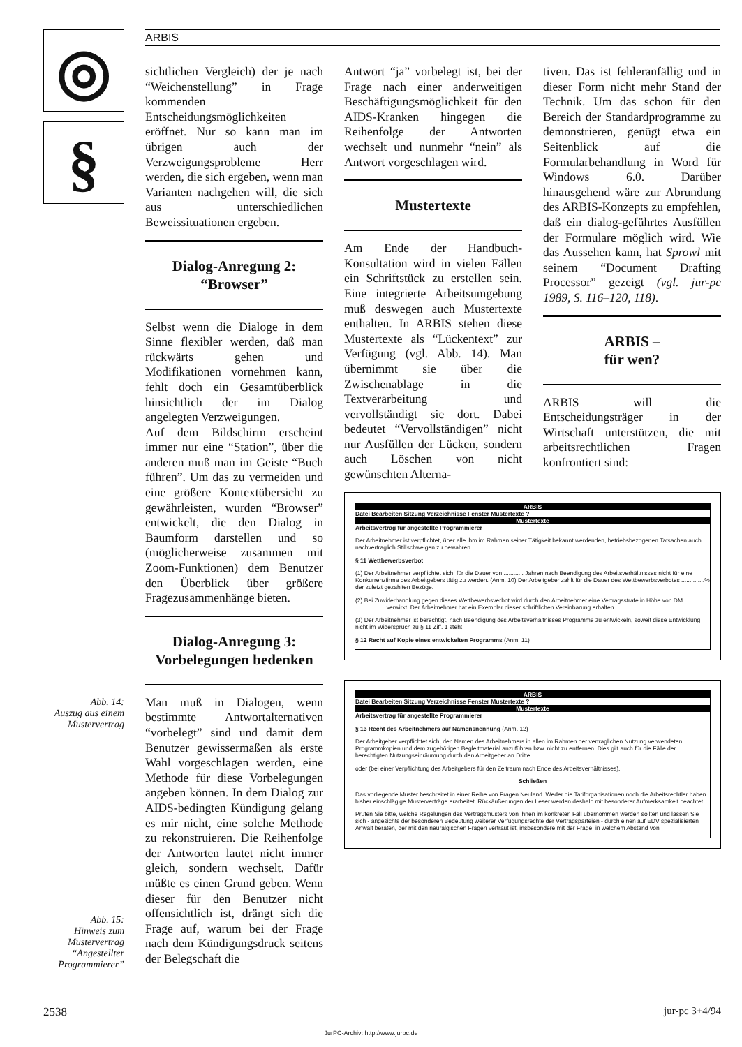◎
§
ARBIS
Abb. 14:
Auszug aus einem Mustervertrag
Abb. 15:
Hinweis zum Mustervertrag “Angestellter Programmierer”
sichtlichen Vergleich) der je nach “Weichenstellung” in Frage kommenden Entscheidungsmöglichkeiten eröffnet. Nur so kann man im übrigen auch der Verzweigungsprobleme Herr werden, die sich ergeben, wenn man Varianten nachgehen will, die sich aus unterschiedlichen Beweissituationen ergeben.
Dialog-Anregung 2:
“Browser”
Selbst wenn die Dialoge in dem Sinne flexibler werden, daß man rückwärts gehen und Modifikationen vornehmen kann, fehlt doch ein Gesamtüberblick hinsichtlich der im Dialog angelegten Verzweigungen.
Auf dem Bildschirm erscheint immer nur eine “Station”, über die anderen muß man im Geiste “Buch führen”. Um das zu vermeiden und eine größere Kontextübersicht zu gewährleisten, wurden “Browser” entwickelt, die den Dialog in Baumform darstellen und so (möglicherweise zusammen mit Zoom-Funktionen) dem Benutzer den Überblick über größere Fragezusammenhänge bieten.
Dialog-Anregung 3:
Vorbelegungen bedenken
Man muß in Dialogen, wenn bestimmte Antwortalternativen “vorbelegt” sind und damit dem Benutzer gewissermaßen als erste Wahl vorgeschlagen werden, eine Methode für diese Vorbelegungen angeben können. In dem Dialog zur AIDS-bedingten Kündigung gelang es mir nicht, eine solche Methode zu rekonstruieren. Die Reihenfolge der Antworten lautet nicht immer gleich, sondern wechselt. Dafür müßte es einen Grund geben. Wenn dieser für den Benutzer nicht offensichtlich ist, drängt sich die Frage auf, warum bei der Frage nach dem Kündigungsdruck seitens der Belegschaft die
Antwort “ja” vorbelegt ist, bei der Frage nach einer anderweitigen Beschäftigungsmöglichkeit für den AIDS-Kranken hingegen die Reihenfolge der Antworten wechselt und nunmehr “nein” als Antwort vorgeschlagen wird.
Mustertexte
Am Ende der Handbuch-Konsultation wird in vielen Fällen ein Schriftstück zu erstellen sein. Eine integrierte Arbeitsumgebung muß deswegen auch Mustertexte enthalten. In ARBIS stehen diese Mustertexte als “Lückentext” zur Verfügung (vgl. Abb. 14). Man übernimmt sie über die Zwischenablage in die Textverarbeitung und vervollständigt sie dort. Dabei bedeutet “Vervollständigen” nicht nur Ausfüllen der Lücken, sondern auch Löschen von nicht gewünschten Alterna-
tiven. Das ist fehleranfällig und in dieser Form nicht mehr Stand der Technik. Um das schon für den Bereich der Standardprogramme zu demonstrieren, genügt etwa ein Seitenblick auf die Formularbehandlung in Word für Windows 6.0. Darüber hinausgehend wäre zur Abrundung des ARBIS-Konzepts zu empfehlen, daß ein dialog-geführtes Ausfüllen der Formulare möglich wird. Wie das Aussehen kann, hat Sprowl mit seinem “Document Drafting Processor” gezeigt (vgl. jur-pc 1989, S. 116–120, 118).
ARBIS –
für wen?
ARBIS will die Entscheidungsträger in der Wirtschaft unterstützen, die mit arbeitsrechtlichen Fragen konfrontiert sind:
ARBIS
Datei Bearbeiten Sitzung Verzeichnisse Fenster Mustertexte ?
Mustertexte
Arbeitsvertrag für angestellte Programmierer
Der Arbeitnehmer ist verpflichtet, über alle ihm im Rahmen seiner Tätigkeit bekannt werdenden, betriebsbezogenen Tatsachen auch nachvertraglich Stillschweigen zu bewahren.
§ 11 Wettbewerbsverbot
(1) Der Arbeitnehmer verpflichtet sich, für die Dauer von ............ Jahren nach Beendigung des Arbeitsverhältnisses nicht für eine Konkurrenzfirma des Arbeitgebers tätig zu werden. (Anm. 10) Der Arbeitgeber zahlt für die Dauer des Wettbewerbsverbotes ..............% der zuletzt gezahlten Bezüge.
(2) Bei Zuwiderhandlung gegen dieses Wettbewerbsverbot wird durch den Arbeitnehmer eine Vertragsstrafe in Höhe von DM .................. verwirkt. Der Arbeitnehmer hat ein Exemplar dieser schriftlichen Vereinbarung erhalten.
(3) Der Arbeitnehmer ist berechtigt, nach Beendigung des Arbeitsverhältnisses Programme zu entwickeln, soweit diese Entwicklung nicht im Widerspruch zu § 11 Ziff. 1 steht.
§ 12 Recht auf Kopie eines entwickelten Programms (Anm. 11)
ARBIS
Datei Bearbeiten Sitzung Verzeichnisse Fenster Mustertexte ?
Mustertexte
Arbeitsvertrag für angestellte Programmierer
§ 13 Recht des Arbeitnehmers auf Namensnennung (Anm. 12)
Der Arbeitgeber verpflichtet sich, den Namen des Arbeitnehmers in allen im Rahmen der vertraglichen Nutzung verwendeten Programmkopien und dem zugehörigen Begleitmaterial anzuführen bzw. nicht zu entfernen. Dies gilt auch für die Fälle der berechtigten Nutzungseinräumung durch den Arbeitgeber an Dritte.
oder (bei einer Verpflichtung des Arbeitgebers für den Zeitraum nach Ende des Arbeitsverhältnisses).
Schließen
Das vorliegende Muster beschreitet in einer Reihe von Fragen Neuland. Weder die Tariforganisationen noch die Arbeitsrechtler haben bisher einschlägige Musterverträge erarbeitet. Rückäußerungen der Leser werden deshalb mit besonderer Aufmerksamkeit beachtet.
Prüfen Sie bitte, welche Regelungen des Vertragsmusters von Ihnen im konkreten Fall übernommen werden sollten und lassen Sie sich - angesichts der besonderen Bedeutung weiterer Verfügungsrechte der Vertragsparteien - durch einen auf EDV spezialisierten Anwalt beraten, der mit den neuralgischen Fragen vertraut ist, insbesondere mit der Frage, in welchem Abstand von
2538 jur-pc 3+4/94
JurPC-Archiv: http://www.jurpc.de